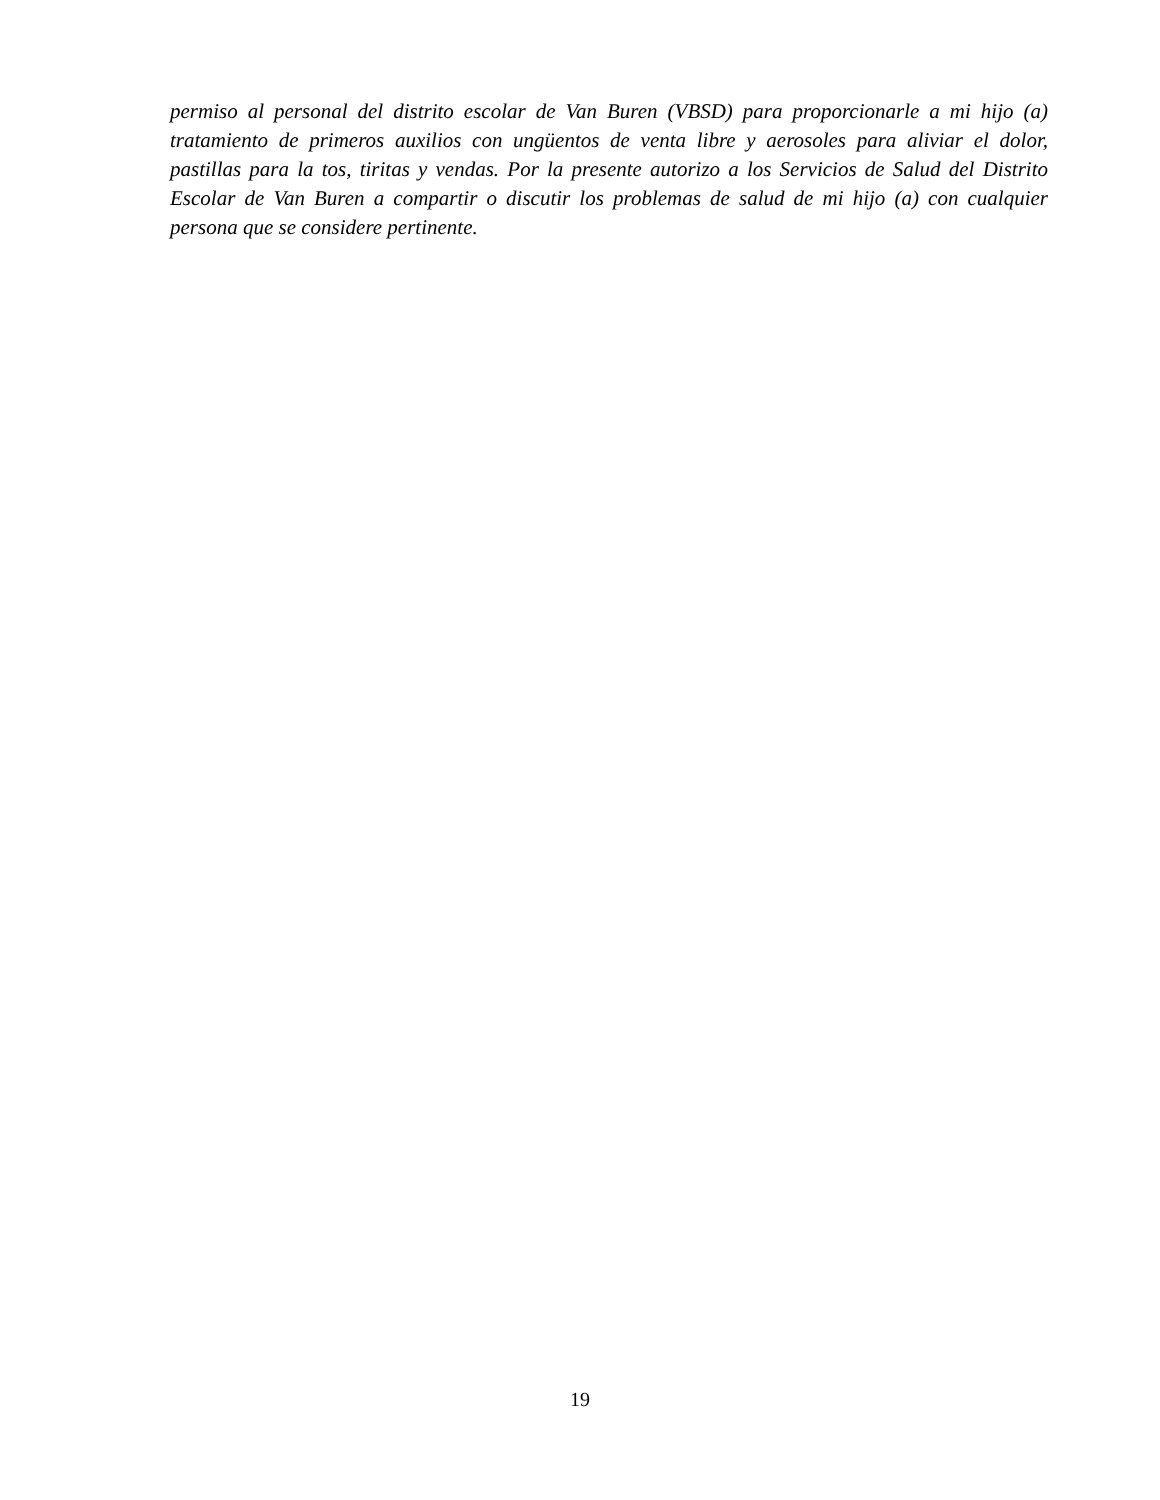permiso al personal del distrito escolar de Van Buren (VBSD) para proporcionarle a mi hijo (a) tratamiento de primeros auxilios con ungüentos de venta libre y aerosoles para aliviar el dolor, pastillas para la tos, tiritas y vendas. Por la presente autorizo a los Servicios de Salud del Distrito Escolar de Van Buren a compartir o discutir los problemas de salud de mi hijo (a) con cualquier persona que se considere pertinente.
19